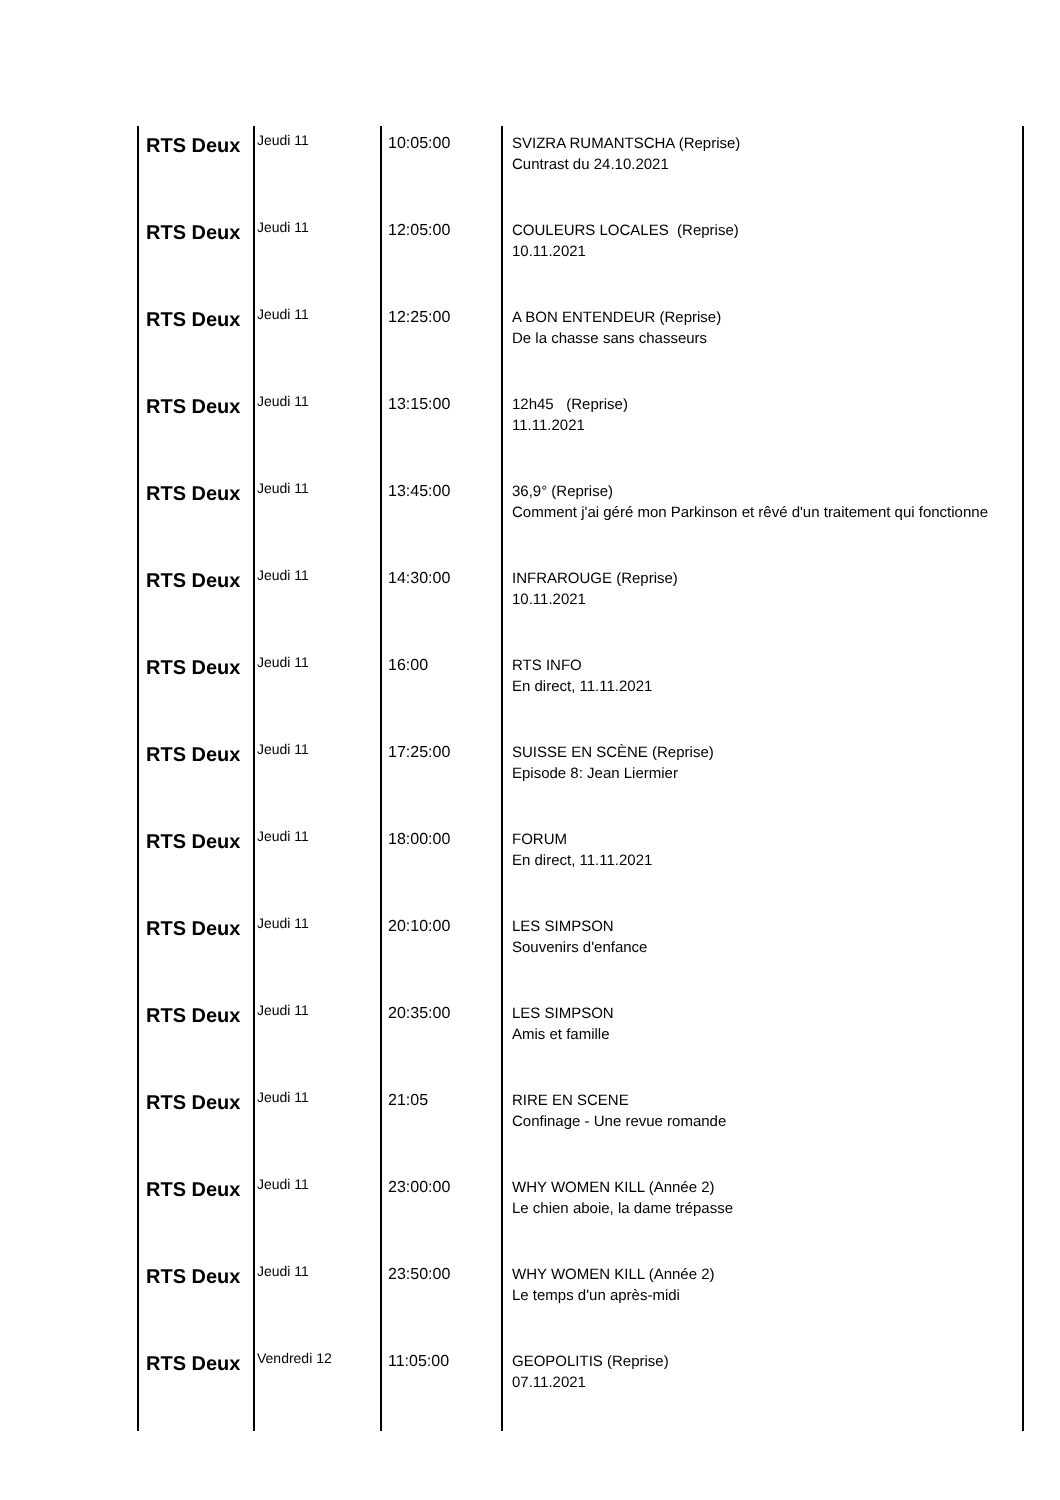| RTS Deux | Jeudi 11 | 10:05:00 | SVIZRA RUMANTSCHA (Reprise) Cuntrast du 24.10.2021 |
| RTS Deux | Jeudi 11 | 12:05:00 | COULEURS LOCALES (Reprise) 10.11.2021 |
| RTS Deux | Jeudi 11 | 12:25:00 | A BON ENTENDEUR (Reprise) De la chasse sans chasseurs |
| RTS Deux | Jeudi 11 | 13:15:00 | 12h45 (Reprise) 11.11.2021 |
| RTS Deux | Jeudi 11 | 13:45:00 | 36,9° (Reprise) Comment j'ai géré mon Parkinson et rêvé d'un traitement qui fonctionne |
| RTS Deux | Jeudi 11 | 14:30:00 | INFRAROUGE (Reprise) 10.11.2021 |
| RTS Deux | Jeudi 11 | 16:00 | RTS INFO En direct, 11.11.2021 |
| RTS Deux | Jeudi 11 | 17:25:00 | SUISSE EN SCÈNE (Reprise) Episode 8: Jean Liermier |
| RTS Deux | Jeudi 11 | 18:00:00 | FORUM En direct, 11.11.2021 |
| RTS Deux | Jeudi 11 | 20:10:00 | LES SIMPSON Souvenirs d'enfance |
| RTS Deux | Jeudi 11 | 20:35:00 | LES SIMPSON Amis et famille |
| RTS Deux | Jeudi 11 | 21:05 | RIRE EN SCENE Confinage - Une revue romande |
| RTS Deux | Jeudi 11 | 23:00:00 | WHY WOMEN KILL (Année 2) Le chien aboie, la dame trépasse |
| RTS Deux | Jeudi 11 | 23:50:00 | WHY WOMEN KILL (Année 2) Le temps d'un après-midi |
| RTS Deux | Vendredi 12 | 11:05:00 | GEOPOLITIS (Reprise) 07.11.2021 |